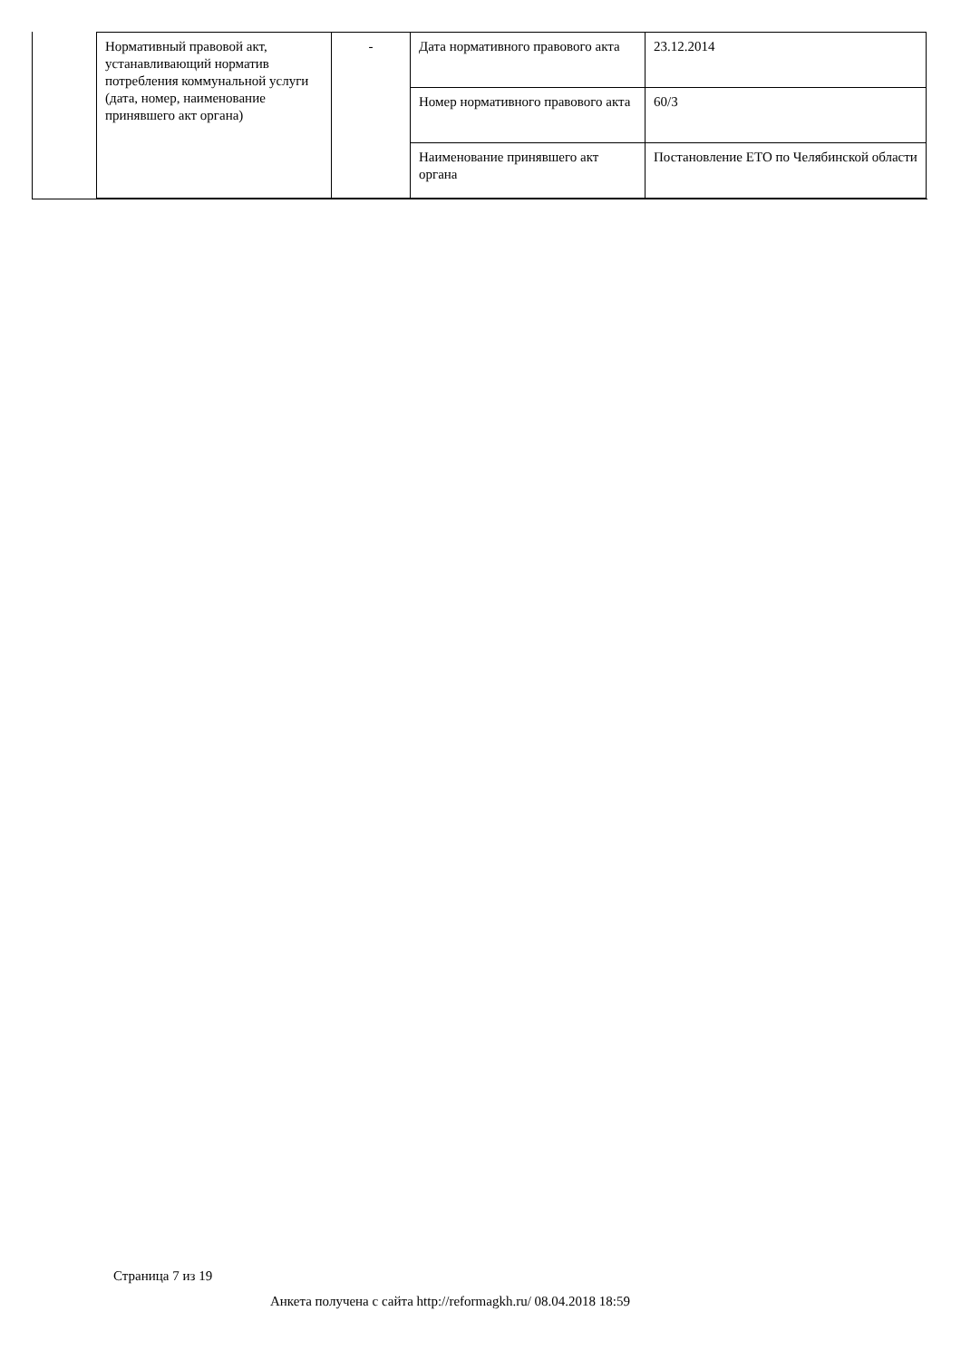| Нормативный правовой акт, устанавливающий норматив потребления коммунальной услуги (дата, номер, наименование принявшего акт органа) | - | Дата нормативного правового акта | 23.12.2014 |
| | | Номер нормативного правового акта | 60/3 |
| | | Наименование принявшего акт органа | Постановление ЕТО по Челябинской области |
Страница 7 из 19
Анкета получена с сайта http://reformagkh.ru/ 08.04.2018 18:59